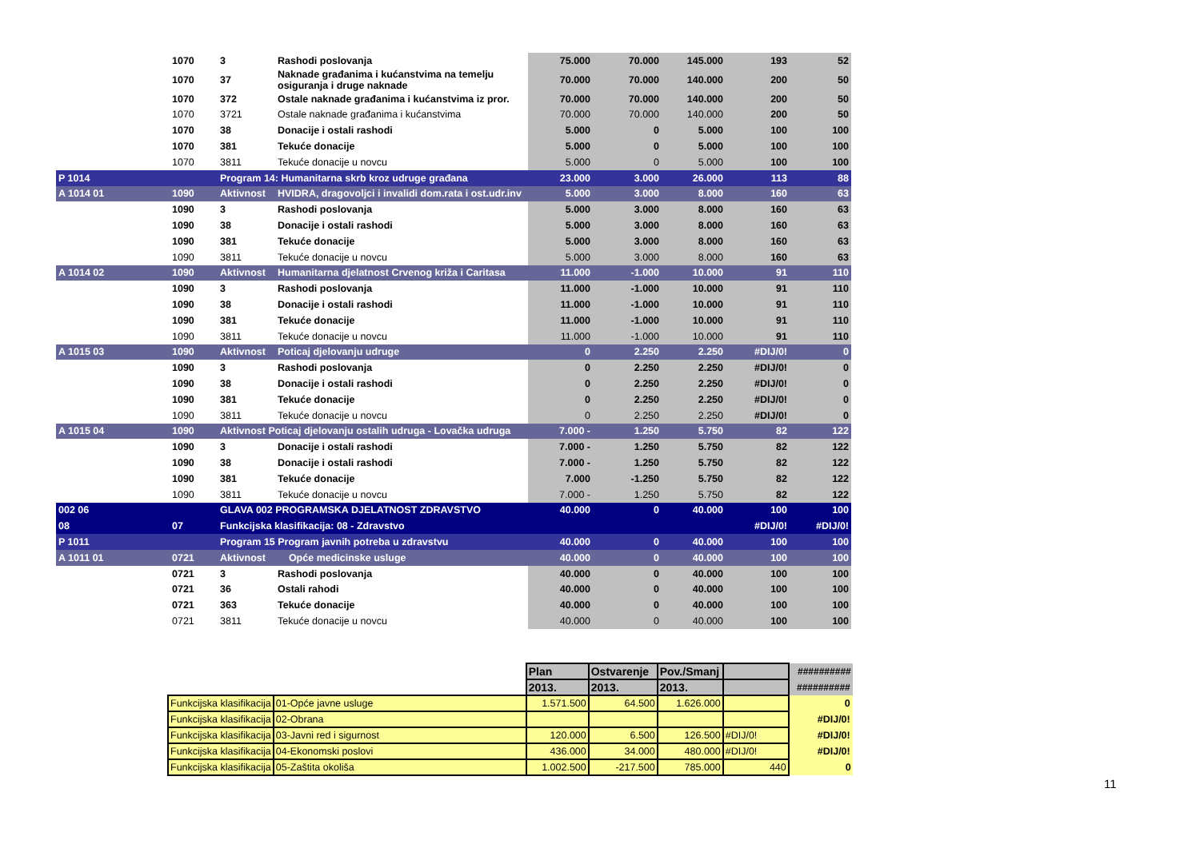| | 1070 | 3 | Rashodi poslovanja | 75.000 | 70.000 | 145.000 | 193 | 52 |
| | 1070 | 37 | Naknade građanima i kućanstvima na temelju osiguranja i druge naknade | 70.000 | 70.000 | 140.000 | 200 | 50 |
| | 1070 | 372 | Ostale naknade građanima i kućanstvima iz pror. | 70.000 | 70.000 | 140.000 | 200 | 50 |
| | 1070 | 3721 | Ostale naknade građanima i kućanstvima | 70.000 | 70.000 | 140.000 | 200 | 50 |
| | 1070 | 38 | Donacije i ostali rashodi | 5.000 | 0 | 5.000 | 100 | 100 |
| | 1070 | 381 | Tekuće donacije | 5.000 | 0 | 5.000 | 100 | 100 |
| | 1070 | 3811 | Tekuće donacije u novcu | 5.000 | 0 | 5.000 | 100 | 100 |
| P 1014 | | Program 14: Humanitarna skrb kroz udruge građana | | 23.000 | 3.000 | 26.000 | 113 | 88 |
| A 1014 01 | 1090 | Aktivnost | HVIDRA, dragovoljci i invalidi dom.rata i ost.udr.inv | 5.000 | 3.000 | 8.000 | 160 | 63 |
| | 1090 | 3 | Rashodi poslovanja | 5.000 | 3.000 | 8.000 | 160 | 63 |
| | 1090 | 38 | Donacije i ostali rashodi | 5.000 | 3.000 | 8.000 | 160 | 63 |
| | 1090 | 381 | Tekuće donacije | 5.000 | 3.000 | 8.000 | 160 | 63 |
| | 1090 | 3811 | Tekuće donacije u novcu | 5.000 | 3.000 | 8.000 | 160 | 63 |
| A 1014 02 | 1090 | Aktivnost | Humanitarna djelatnost Crvenog križa i Caritasa | 11.000 | -1.000 | 10.000 | 91 | 110 |
| | 1090 | 3 | Rashodi poslovanja | 11.000 | -1.000 | 10.000 | 91 | 110 |
| | 1090 | 38 | Donacije i ostali rashodi | 11.000 | -1.000 | 10.000 | 91 | 110 |
| | 1090 | 381 | Tekuće donacije | 11.000 | -1.000 | 10.000 | 91 | 110 |
| | 1090 | 3811 | Tekuće donacije u novcu | 11.000 | -1.000 | 10.000 | 91 | 110 |
| A 1015 03 | 1090 | Aktivnost | Poticaj djelovanju udruge | 0 | 2.250 | 2.250 | #DIJ/0! | 0 |
| | 1090 | 3 | Rashodi poslovanja | 0 | 2.250 | 2.250 | #DIJ/0! | 0 |
| | 1090 | 38 | Donacije i ostali rashodi | 0 | 2.250 | 2.250 | #DIJ/0! | 0 |
| | 1090 | 381 | Tekuće donacije | 0 | 2.250 | 2.250 | #DIJ/0! | 0 |
| | 1090 | 3811 | Tekuće donacije u novcu | 0 | 2.250 | 2.250 | #DIJ/0! | 0 |
| A 1015 04 | 1090 | Aktivnost Poticaj djelovanju ostalih udruga - Lovačka udruga | | 7.000 - | 1.250 | 5.750 | 82 | 122 |
| | 1090 | 3 | Donacije i ostali rashodi | 7.000 - | 1.250 | 5.750 | 82 | 122 |
| | 1090 | 38 | Donacije i ostali rashodi | 7.000 - | 1.250 | 5.750 | 82 | 122 |
| | 1090 | 381 | Tekuće donacije | 7.000 | -1.250 | 5.750 | 82 | 122 |
| | 1090 | 3811 | Tekuće donacije u novcu | 7.000 - | 1.250 | 5.750 | 82 | 122 |
| 002 06 | | GLAVA 002 PROGRAMSKA DJELATNOST ZDRAVSTVO | | 40.000 | 0 | 40.000 | 100 | 100 |
| 08 | 07 | Funkcijska klasifikacija: 08 - Zdravstvo | | | | | #DIJ/0! | #DIJ/0! |
| P 1011 | | Program 15 Program javnih potreba u zdravstvu | | 40.000 | 0 | 40.000 | 100 | 100 |
| A 1011 01 | 0721 | Aktivnost | Opće medicinske usluge | 40.000 | 0 | 40.000 | 100 | 100 |
| | 0721 | 3 | Rashodi poslovanja | 40.000 | 0 | 40.000 | 100 | 100 |
| | 0721 | 36 | Ostali rahodi | 40.000 | 0 | 40.000 | 100 | 100 |
| | 0721 | 363 | Tekuće donacije | 40.000 | 0 | 40.000 | 100 | 100 |
| | 0721 | 3811 | Tekuće donacije u novcu | 40.000 | 0 | 40.000 | 100 | 100 |
| | | Plan | Ostvarenje | Pov./Smanj | | ########## |
| | | 2013. | 2013. | 2013. | | ########## |
| Funkcijska klasifikacija | 01-Opće javne usluge | 1.571.500 | 64.500 | 1.626.000 | | 0 |
| Funkcijska klasifikacija | 02-Obrana | | | | | #DIJ/0! |
| Funkcijska klasifikacija | 03-Javni red i sigurnost | 120.000 | 6.500 | 126.500 | #DIJ/0! | #DIJ/0! |
| Funkcijska klasifikacija | 04-Ekonomski poslovi | 436.000 | 34.000 | 480.000 | #DIJ/0! | #DIJ/0! |
| Funkcijska klasifikacija | 05-Zaštita okoliša | 1.002.500 | -217.500 | 785.000 | 440 | 0 |
11